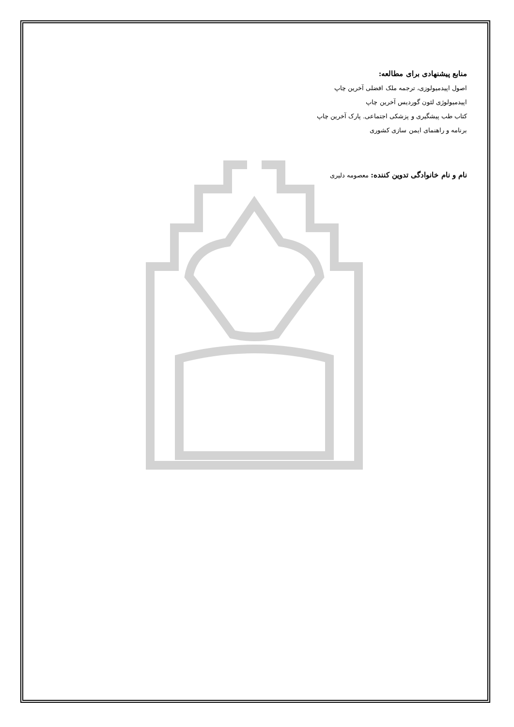منابع پیشنهادی برای مطالعه:
اصول اپیدمیولوزی، ترجمه ملک افضلی آخرین چاپ
اپیدمیولوژی لئون گوردیس آخرین چاپ
کتاب طب پیشگیری و پزشکی اجتماعی. پارک آخرین چاپ
برنامه و راهنمای ایمن سازی کشوری
نام و نام خانوادگی تدوین کننده: معصومه دلیری